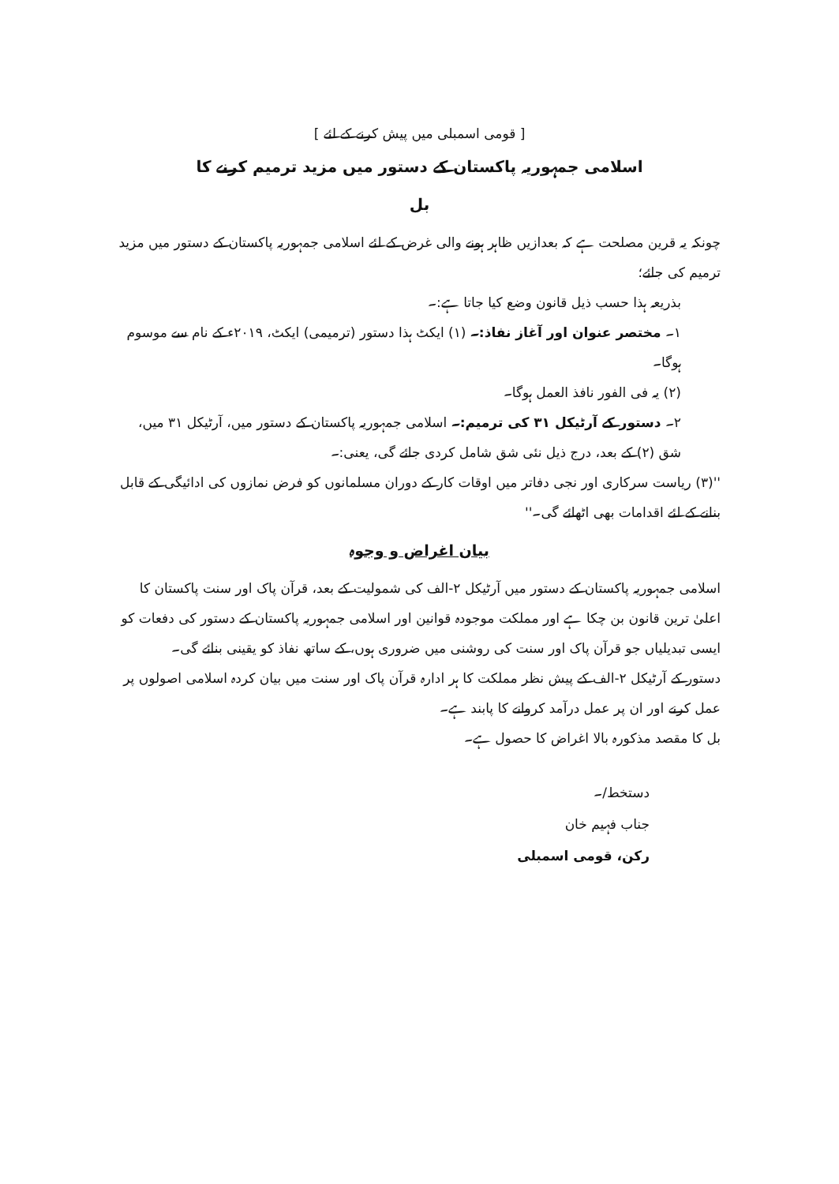[ قومی اسمبلی میں پیش کرنے کے لئے ]
اسلامی جمہوریہ پاکستان کے دستور میں مزید ترمیم کرنے کا
بل
چونکہ یہ قرین مصلحت ہے کہ بعدازیں ظاہر ہونے والی غرض کے لئے اسلامی جمہوریہ پاکستان کے دستور میں مزید ترمیم کی جائے؛
بذریعہ ہذا حسب ذیل قانون وضع کیا جاتا ہے:۔
۱۔ مختصر عنوان اور آغاز نفاذ:۔ (۱) ایکٹ ہذا دستور (ترمیمی) ایکٹ، ۲۰۱۹ء کے نام سے موسوم ہوگا۔
(۲) یہ فی الفور نافذ العمل ہوگا۔
۲۔ دستور کے آرٹیکل ۳۱ کی ترمیم:۔ اسلامی جمہوریہ پاکستان کے دستور میں، آرٹیکل ۳۱ میں، شق (۲) کے بعد، درج ذیل نئی شق شامل کردی جائے گی، یعنی:۔
''(۳) ریاست سرکاری اور نجی دفاتر میں اوقات کار کے دوران مسلمانوں کو فرض نمازوں کی ادائیگی کے قابل بنانے کے لئے اقدامات بھی اٹھائے گی۔''
بیان اغراض و وجوہ
اسلامی جمہوریہ پاکستان کے دستور میں آرٹیکل ۲-الف کی شمولیت کے بعد، قرآن پاک اور سنت پاکستان کا اعلیٰ ترین قانون بن چکا ہے اور مملکت موجودہ قوانین اور اسلامی جمہوریہ پاکستان کے دستور کی دفعات کو ایسی تبدیلیاں جو قرآن پاک اور سنت کی روشنی میں ضروری ہوں، کے ساتھ نفاذ کو یقینی بنائے گی۔
دستور کے آرٹیکل ۲-الف کے پیش نظر مملکت کا ہر ادارہ قرآن پاک اور سنت میں بیان کردہ اسلامی اصولوں پر عمل کرنے اور ان پر عمل درآمد کروانے کا پابند ہے۔
بل کا مقصد مذکورہ بالا اغراض کا حصول ہے۔
دستخط/۔
جناب فہیم خان
رکن، قومی اسمبلی